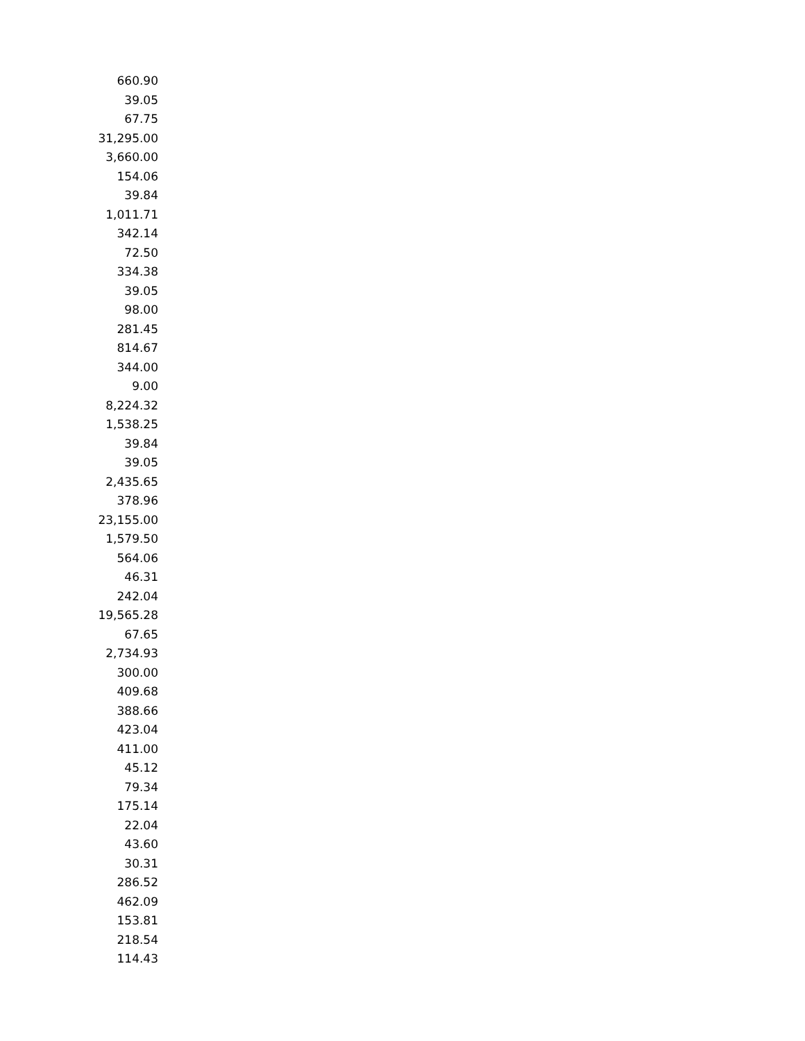| 660.90 |
| 39.05 |
| 67.75 |
| 31,295.00 |
| 3,660.00 |
| 154.06 |
| 39.84 |
| 1,011.71 |
| 342.14 |
| 72.50 |
| 334.38 |
| 39.05 |
| 98.00 |
| 281.45 |
| 814.67 |
| 344.00 |
| 9.00 |
| 8,224.32 |
| 1,538.25 |
| 39.84 |
| 39.05 |
| 2,435.65 |
| 378.96 |
| 23,155.00 |
| 1,579.50 |
| 564.06 |
| 46.31 |
| 242.04 |
| 19,565.28 |
| 67.65 |
| 2,734.93 |
| 300.00 |
| 409.68 |
| 388.66 |
| 423.04 |
| 411.00 |
| 45.12 |
| 79.34 |
| 175.14 |
| 22.04 |
| 43.60 |
| 30.31 |
| 286.52 |
| 462.09 |
| 153.81 |
| 218.54 |
| 114.43 |